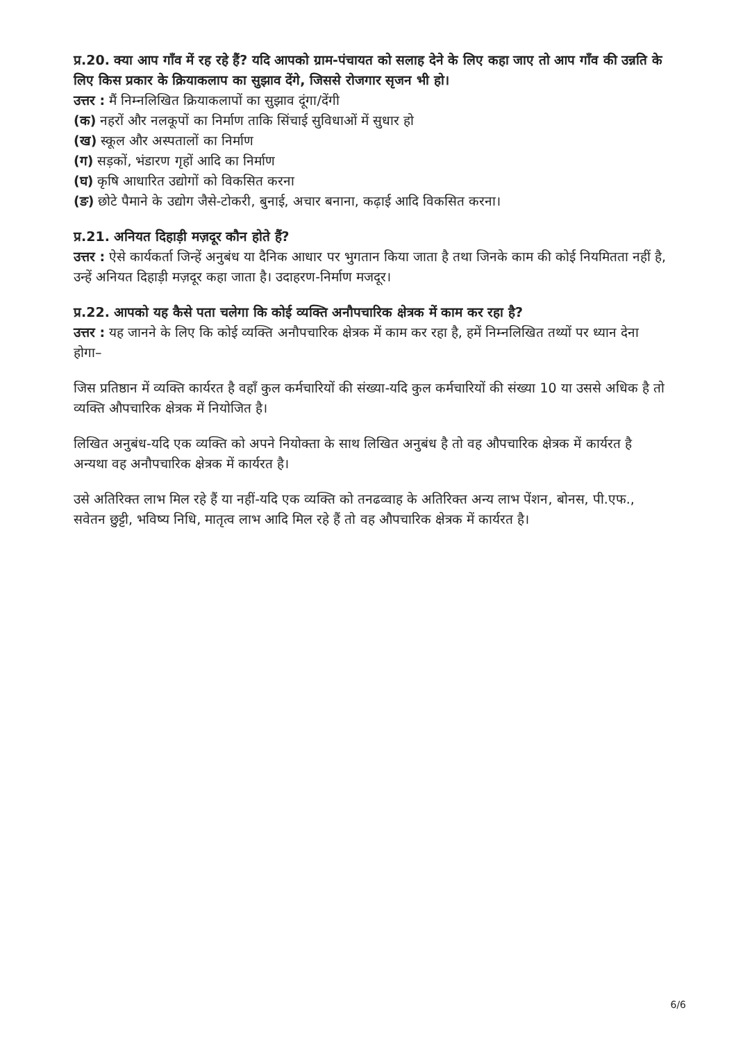प्र.20. क्या आप गाँव में रह रहे हैं? यदि आपको ग्राम-पंचायत को सलाह देने के लिए कहा जाए तो आप गाँव की उन्नति के लिए किस प्रकार के क्रियाकलाप का सुझाव देंगे, जिससे रोजगार सृजन भी हो।
उत्तर : मैं निम्नलिखित क्रियाकलापों का सुझाव दूंगा/देंगी
(क) नहरों और नलकूपों का निर्माण ताकि सिंचाई सुविधाओं में सुधार हो
(ख) स्कूल और अस्पतालों का निर्माण
(ग) सड़कों, भंडारण गृहों आदि का निर्माण
(घ) कृषि आधारित उद्योगों को विकसित करना
(ङ) छोटे पैमाने के उद्योग जैसे-टोकरी, बुनाई, अचार बनाना, कढ़ाई आदि विकसित करना।
प्र.21. अनियत दिहाड़ी मज़दूर कौन होते हैं?
उत्तर : ऐसे कार्यकर्ता जिन्हें अनुबंध या दैनिक आधार पर भुगतान किया जाता है तथा जिनके काम की कोई नियमितता नहीं है, उन्हें अनियत दिहाड़ी मज़दूर कहा जाता है। उदाहरण-निर्माण मजदूर।
प्र.22. आपको यह कैसे पता चलेगा कि कोई व्यक्ति अनौपचारिक क्षेत्रक में काम कर रहा है?
उत्तर : यह जानने के लिए कि कोई व्यक्ति अनौपचारिक क्षेत्रक में काम कर रहा है, हमें निम्नलिखित तथ्यों पर ध्यान देना होगा–
जिस प्रतिष्ठान में व्यक्ति कार्यरत है वहाँ कुल कर्मचारियों की संख्या-यदि कुल कर्मचारियों की संख्या 10 या उससे अधिक है तो व्यक्ति औपचारिक क्षेत्रक में नियोजित है।
लिखित अनुबंध-यदि एक व्यक्ति को अपने नियोक्ता के साथ लिखित अनुबंध है तो वह औपचारिक क्षेत्रक में कार्यरत है अन्यथा वह अनौपचारिक क्षेत्रक में कार्यरत है।
उसे अतिरिक्त लाभ मिल रहे हैं या नहीं-यदि एक व्यक्ति को तनढव्वाह के अतिरिक्त अन्य लाभ पेंशन, बोनस, पी.एफ., सवेतन छुट्टी, भविष्य निधि, मातृत्व लाभ आदि मिल रहे हैं तो वह औपचारिक क्षेत्रक में कार्यरत है।
6/6